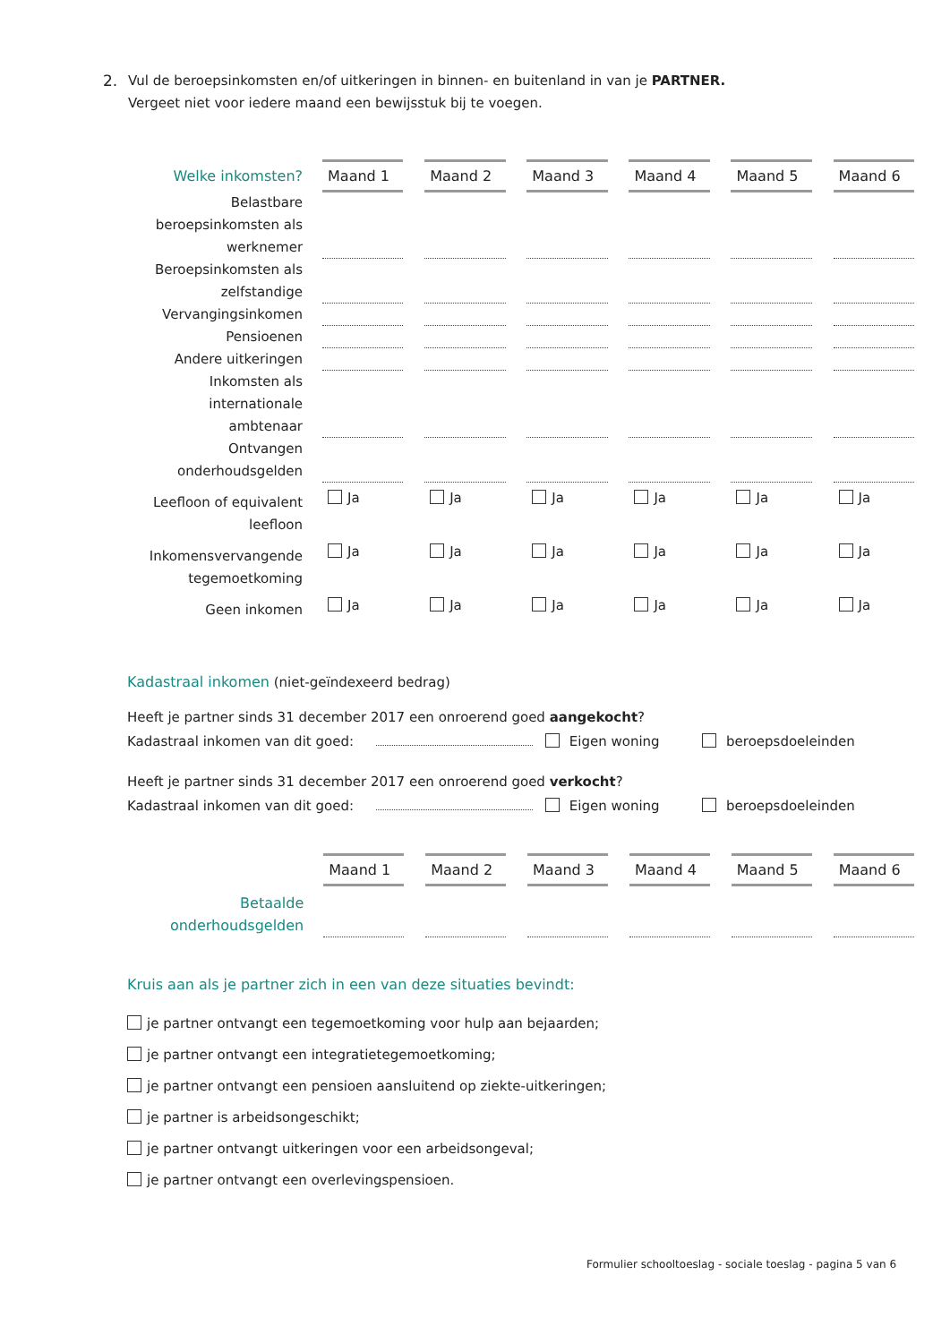2.
Vul de beroepsinkomsten en/of uitkeringen in binnen- en buitenland in van je PARTNER.
Vergeet niet voor iedere maand een bewijsstuk bij te voegen.
| Welke inkomsten? | Maand 1 | | Maand 2 | | Maand 3 | | Maand 4 | | Maand 5 | | Maand 6 |
| --- | --- | --- | --- | --- | --- | --- | --- | --- | --- | --- | --- |
| Belastbare beroepsinkomsten als werknemer | | | | | | | | | | | |
| Beroepsinkomsten als zelfstandige | | | | | | | | | | | |
| Vervangingsinkomen | | | | | | | | | | | |
| Pensioenen | | | | | | | | | | | |
| Andere uitkeringen | | | | | | | | | | | |
| Inkomsten als internationale ambtenaar | | | | | | | | | | | |
| Ontvangen onderhoudsgelden | | | | | | | | | | | |
| Leefloon of equivalent leefloon | Ja | | Ja | | Ja | | Ja | | Ja | | Ja |
| Inkomensvervangende tegemoetkoming | Ja | | Ja | | Ja | | Ja | | Ja | | Ja |
| Geen inkomen | Ja | | Ja | | Ja | | Ja | | Ja | | Ja |
Kadastraal inkomen (niet-geïndexeerd bedrag)
Heeft je partner sinds 31 december 2017 een onroerend goed aangekocht?
Kadastraal inkomen van dit goed: Eigen woning beroepsdoeleinden
Heeft je partner sinds 31 december 2017 een onroerend goed verkocht?
Kadastraal inkomen van dit goed: Eigen woning beroepsdoeleinden
| | Maand 1 | | Maand 2 | | Maand 3 | | Maand 4 | | Maand 5 | | Maand 6 |
| --- | --- | --- | --- | --- | --- | --- | --- | --- | --- | --- | --- |
| Betaalde onderhoudsgelden | | | | | | | | | | | |
Kruis aan als je partner zich in een van deze situaties bevindt:
je partner ontvangt een tegemoetkoming voor hulp aan bejaarden;
je partner ontvangt een integratietegemoetkoming;
je partner ontvangt een pensioen aansluitend op ziekte-uitkeringen;
je partner is arbeidsongeschikt;
je partner ontvangt uitkeringen voor een arbeidsongeval;
je partner ontvangt een overlevingspensioen.
Formulier schooltoeslag - sociale toeslag - pagina 5 van 6